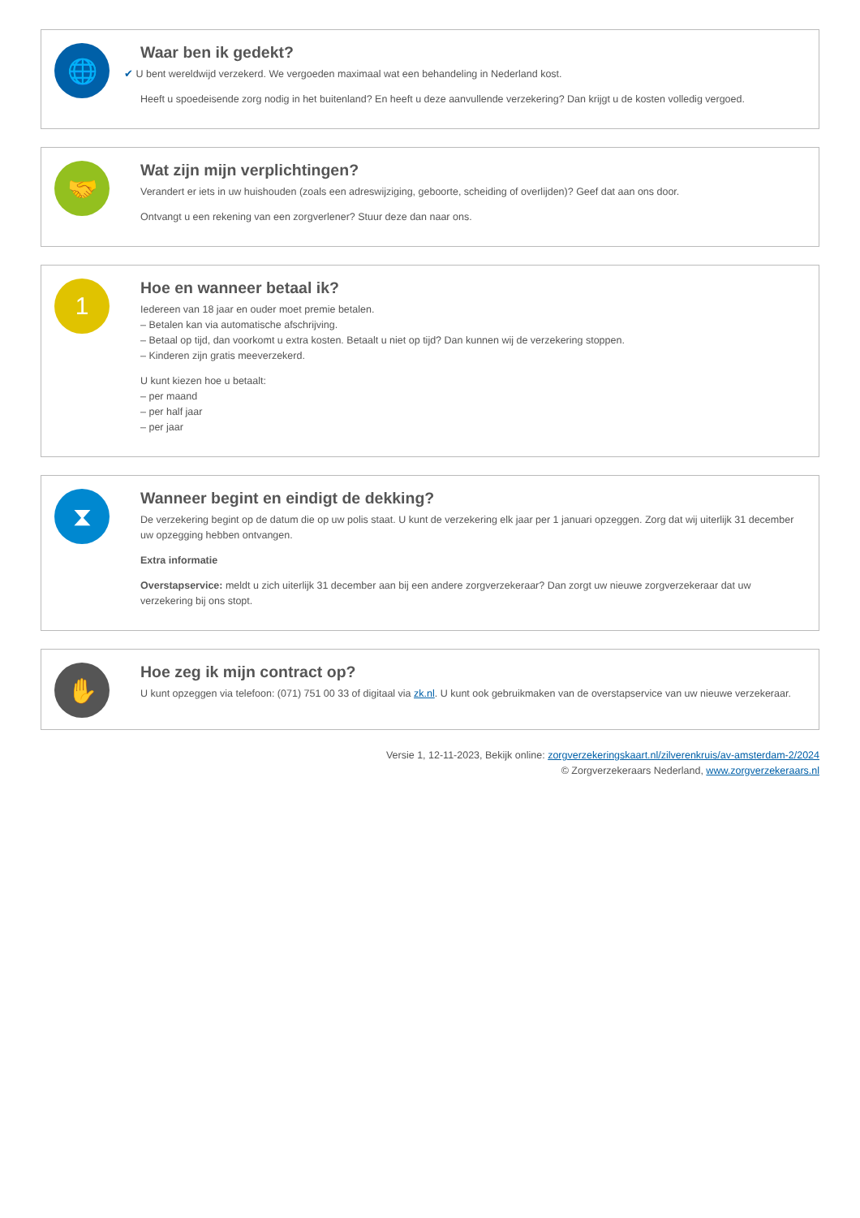🌐
Waar ben ik gedekt?
✔ U bent wereldwijd verzekerd. We vergoeden maximaal wat een behandeling in Nederland kost.
Heeft u spoedeisende zorg nodig in het buitenland? En heeft u deze aanvullende verzekering? Dan krijgt u de kosten volledig vergoed.
🤝
Wat zijn mijn verplichtingen?
Verandert er iets in uw huishouden (zoals een adreswijziging, geboorte, scheiding of overlijden)? Geef dat aan ons door.
Ontvangt u een rekening van een zorgverlener? Stuur deze dan naar ons.
1
Hoe en wanneer betaal ik?
Iedereen van 18 jaar en ouder moet premie betalen.
– Betalen kan via automatische afschrijving.
– Betaal op tijd, dan voorkomt u extra kosten. Betaalt u niet op tijd? Dan kunnen wij de verzekering stoppen.
– Kinderen zijn gratis meeverzekerd.
U kunt kiezen hoe u betaalt:
– per maand
– per half jaar
– per jaar
⧗
Wanneer begint en eindigt de dekking?
De verzekering begint op de datum die op uw polis staat. U kunt de verzekering elk jaar per 1 januari opzeggen. Zorg dat wij uiterlijk 31 december uw opzegging hebben ontvangen.
Extra informatie
Overstapservice: meldt u zich uiterlijk 31 december aan bij een andere zorgverzekeraar? Dan zorgt uw nieuwe zorgverzekeraar dat uw verzekering bij ons stopt.
✋
Hoe zeg ik mijn contract op?
U kunt opzeggen via telefoon: (071) 751 00 33 of digitaal via zk.nl. U kunt ook gebruikmaken van de overstapservice van uw nieuwe verzekeraar.
Versie 1, 12-11-2023, Bekijk online: zorgverzekeringskaart.nl/zilverenkruis/av-amsterdam-2/2024
© Zorgverzekeraars Nederland, www.zorgverzekeraars.nl